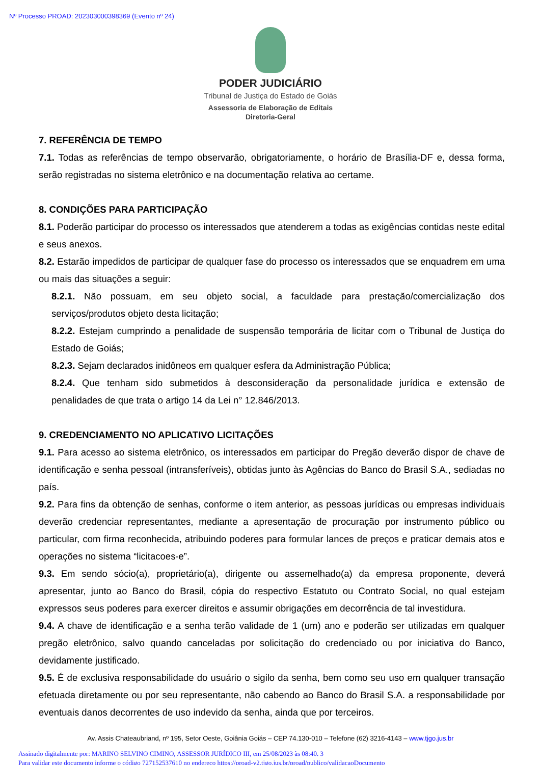Nº Processo PROAD: 202303000398369 (Evento nº 24)
PODER JUDICIÁRIO
Tribunal de Justiça do Estado de Goiás
Assessoria de Elaboração de Editais
Diretoria-Geral
7. REFERÊNCIA DE TEMPO
7.1. Todas as referências de tempo observarão, obrigatoriamente, o horário de Brasília-DF e, dessa forma, serão registradas no sistema eletrônico e na documentação relativa ao certame.
8. CONDIÇÕES PARA PARTICIPAÇÃO
8.1. Poderão participar do processo os interessados que atenderem a todas as exigências contidas neste edital e seus anexos.
8.2. Estarão impedidos de participar de qualquer fase do processo os interessados que se enquadrem em uma ou mais das situações a seguir:
8.2.1. Não possuam, em seu objeto social, a faculdade para prestação/comercialização dos serviços/produtos objeto desta licitação;
8.2.2. Estejam cumprindo a penalidade de suspensão temporária de licitar com o Tribunal de Justiça do Estado de Goiás;
8.2.3. Sejam declarados inidôneos em qualquer esfera da Administração Pública;
8.2.4. Que tenham sido submetidos à desconsideração da personalidade jurídica e extensão de penalidades de que trata o artigo 14 da Lei n° 12.846/2013.
9. CREDENCIAMENTO NO APLICATIVO LICITAÇÕES
9.1. Para acesso ao sistema eletrônico, os interessados em participar do Pregão deverão dispor de chave de identificação e senha pessoal (intransferíveis), obtidas junto às Agências do Banco do Brasil S.A., sediadas no país.
9.2. Para fins da obtenção de senhas, conforme o item anterior, as pessoas jurídicas ou empresas individuais deverão credenciar representantes, mediante a apresentação de procuração por instrumento público ou particular, com firma reconhecida, atribuindo poderes para formular lances de preços e praticar demais atos e operações no sistema “licitacoes-e”.
9.3. Em sendo sócio(a), proprietário(a), dirigente ou assemelhado(a) da empresa proponente, deverá apresentar, junto ao Banco do Brasil, cópia do respectivo Estatuto ou Contrato Social, no qual estejam expressos seus poderes para exercer direitos e assumir obrigações em decorrência de tal investidura.
9.4. A chave de identificação e a senha terão validade de 1 (um) ano e poderão ser utilizadas em qualquer pregão eletrônico, salvo quando canceladas por solicitação do credenciado ou por iniciativa do Banco, devidamente justificado.
9.5. É de exclusiva responsabilidade do usuário o sigilo da senha, bem como seu uso em qualquer transação efetuada diretamente ou por seu representante, não cabendo ao Banco do Brasil S.A. a responsabilidade por eventuais danos decorrentes de uso indevido da senha, ainda que por terceiros.
Av. Assis Chateaubriand, nº 195, Setor Oeste, Goiânia Goiás – CEP 74.130-010 – Telefone (62) 3216-4143 – www.tjgo.jus.br
Assinado digitalmente por: MARINO SELVINO CIMINO, ASSESSOR JURÍDICO III, em 25/08/2023 às 08:40. 3
Para validar este documento informe o código 727152537610 no endereço https://proad-v2.tjgo.jus.br/proad/publico/validacaoDocumento